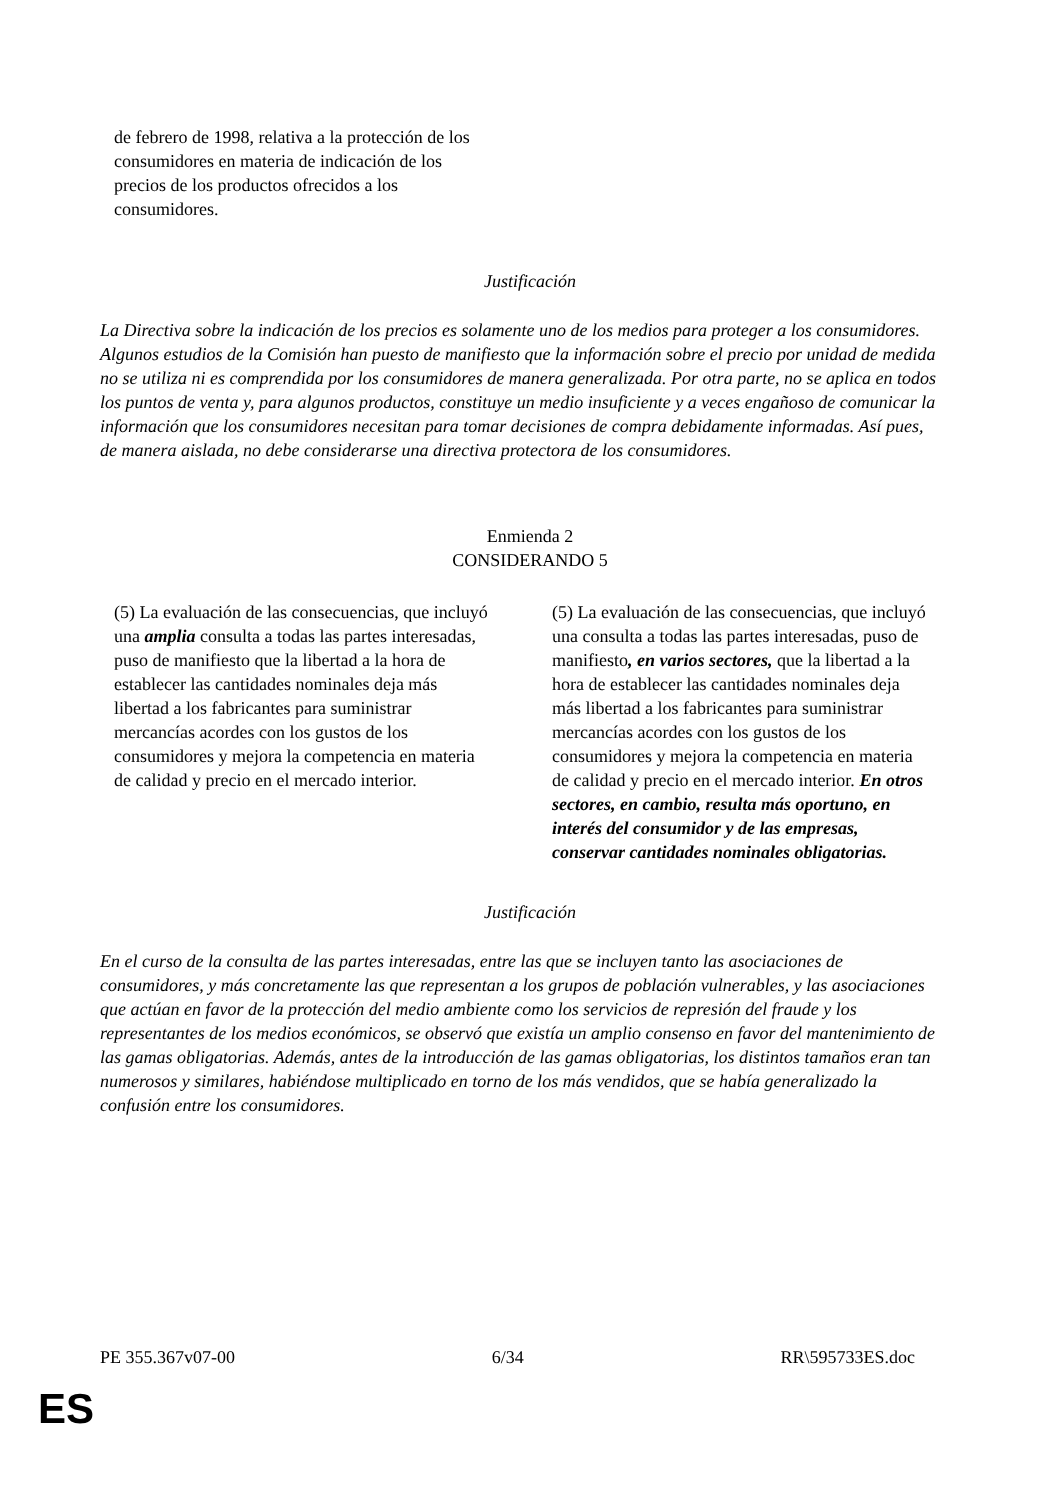de febrero de 1998, relativa a la protección de los consumidores en materia de indicación de los precios de los productos ofrecidos a los consumidores.
Justificación
La Directiva sobre la indicación de los precios es solamente uno de los medios para proteger a los consumidores. Algunos estudios de la Comisión han puesto de manifiesto que la información sobre el precio por unidad de medida no se utiliza ni es comprendida por los consumidores de manera generalizada. Por otra parte, no se aplica en todos los puntos de venta y, para algunos productos, constituye un medio insuficiente y a veces engañoso de comunicar la información que los consumidores necesitan para tomar decisiones de compra debidamente informadas. Así pues, de manera aislada, no debe considerarse una directiva protectora de los consumidores.
Enmienda 2
CONSIDERANDO 5
| (5) La evaluación de las consecuencias, que incluyó una amplia consulta a todas las partes interesadas, puso de manifiesto que la libertad a la hora de establecer las cantidades nominales deja más libertad a los fabricantes para suministrar mercancías acordes con los gustos de los consumidores y mejora la competencia en materia de calidad y precio en el mercado interior. | (5) La evaluación de las consecuencias, que incluyó una consulta a todas las partes interesadas, puso de manifiesto , en varios sectores, que la libertad a la hora de establecer las cantidades nominales deja más libertad a los fabricantes para suministrar mercancías acordes con los gustos de los consumidores y mejora la competencia en materia de calidad y precio en el mercado interior. En otros sectores, en cambio, resulta más oportuno, en interés del consumidor y de las empresas, conservar cantidades nominales obligatorias. |
Justificación
En el curso de la consulta de las partes interesadas, entre las que se incluyen tanto las asociaciones de consumidores, y más concretamente las que representan a los grupos de población vulnerables, y las asociaciones que actúan en favor de la protección del medio ambiente como los servicios de represión del fraude y los representantes de los medios económicos, se observó que existía un amplio consenso en favor del mantenimiento de las gamas obligatorias. Además, antes de la introducción de las gamas obligatorias, los distintos tamaños eran tan numerosos y similares, habiéndose multiplicado en torno de los más vendidos, que se había generalizado la confusión entre los consumidores.
PE 355.367v07-00 6/34 RR\595733ES.doc
ES